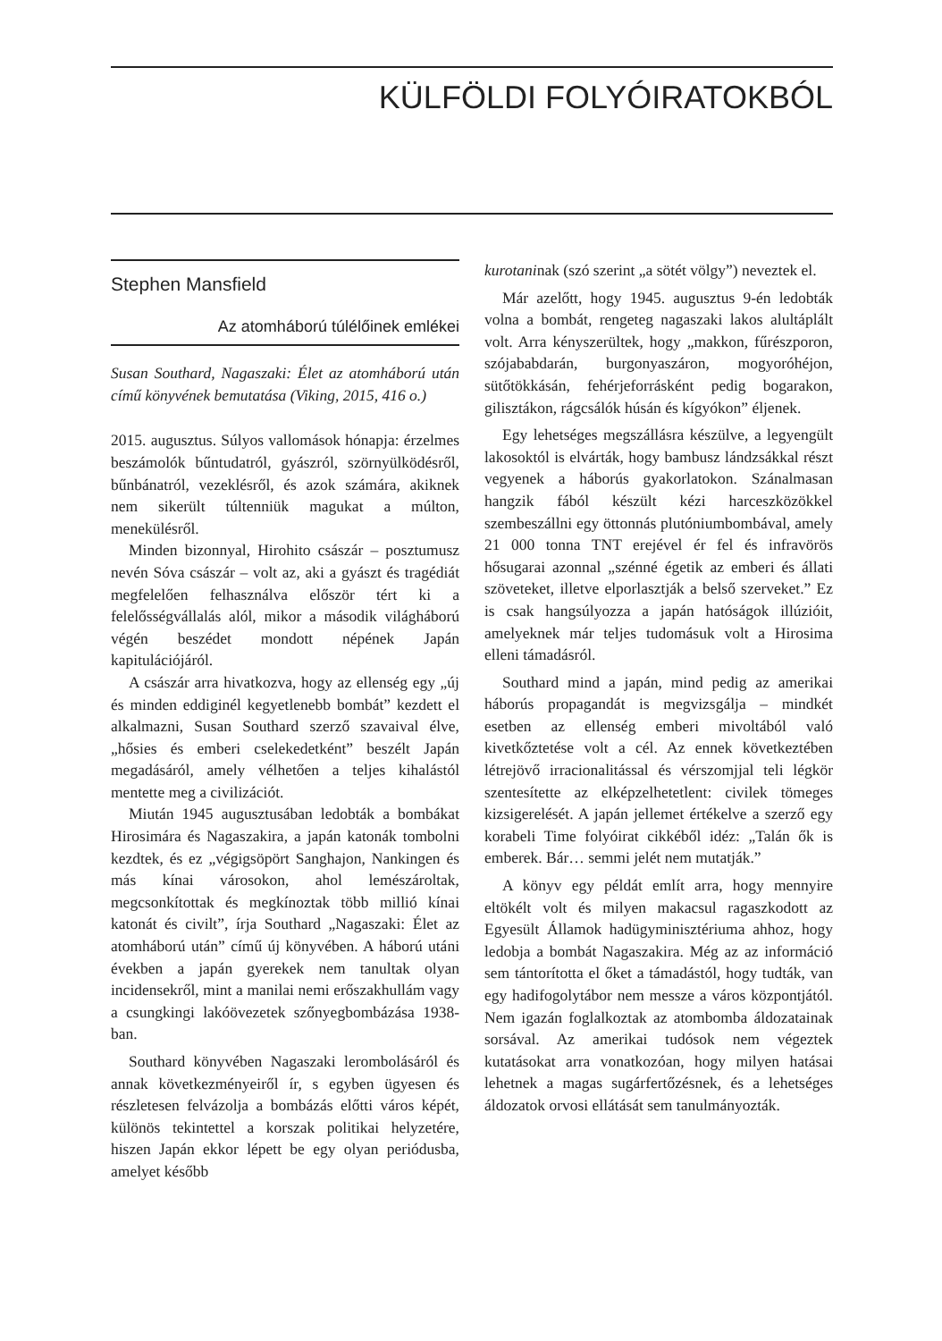KÜLFÖLDI FOLYÓIRATOKBÓL
Stephen Mansfield
Az atomháború túlélőinek emlékei
Susan Southard, Nagaszaki: Élet az atomháború után című könyvének bemutatása (Viking, 2015, 416 o.)
2015. augusztus. Súlyos vallomások hónapja: érzelmes beszámolók bűntudatról, gyászról, szörnyülködésről, bűnbánatról, vezeklésről, és azok számára, akiknek nem sikerült túltenniük magukat a múlton, menekülésről.
Minden bizonnyal, Hirohito császár – posztumusz nevén Sóva császár – volt az, aki a gyászt és tragédiát megfelelően felhasználva először tért ki a felelősségvállalás alól, mikor a második világháború végén beszédet mondott népének Japán kapitulációjáról.
A császár arra hivatkozva, hogy az ellenség egy „új és minden eddiginél kegyetlenebb bombát” kezdett el alkalmazni, Susan Southard szerző szavaival élve, „hősies és emberi cselekedetként” beszélt Japán megadásáról, amely vélhetően a teljes kihalástól mentette meg a civilizációt.
Miután 1945 augusztusában ledobták a bombákat Hirosimára és Nagaszakira, a japán katonák tombolni kezdtek, és ez „végigsöpört Sanghajon, Nankingen és más kínai városokon, ahol lemészároltak, megcsonkítottak és megkínoztak több millió kínai katonát és civilt”, írja Southard „Nagaszaki: Élet az atomháború után” című új könyvében. A háború utáni években a japán gyerekek nem tanultak olyan incidensekről, mint a manilai nemi erőszakhullám vagy a csungkingi lakóövezetek szőnyegbombázása 1938-ban.
Southard könyvében Nagaszaki lerombolásáról és annak következményeiről ír, s egyben ügyesen és részletesen felvázolja a bombázás előtti város képét, különös tekintettel a korszak politikai helyzetére, hiszen Japán ekkor lépett be egy olyan periódusba, amelyet később
kurotaninak (szó szerint „a sötét völgy”) neveztek el.
Már azelőtt, hogy 1945. augusztus 9-én ledobták volna a bombát, rengeteg nagaszaki lakos alultáplált volt. Arra kényszerültek, hogy „makkon, fűrészporon, szójababdarán, burgonyaszáron, mogyoróhéjon, sütőtökkásán, fehérjeforrásként pedig bogarakon, gilisztákon, rágcsálók húsán és kígyókon” éljenek.
Egy lehetséges megszállásra készülve, a legyengült lakosoktól is elvárták, hogy bambusz lándzsákkal részt vegyenek a háborús gyakorlatokon. Szánalmasan hangzik fából készült kézi harceszközökkel szembeszállni egy öttonnás plutóniumbombával, amely 21 000 tonna TNT erejével ér fel és infravörös hősugarai azonnal „szénné égetik az emberi és állati szöveteket, illetve elporlasztják a belső szerveket.” Ez is csak hangsúlyozza a japán hatóságok illúzióit, amelyeknek már teljes tudomásuk volt a Hirosima elleni támadásról.
Southard mind a japán, mind pedig az amerikai háborús propagandát is megvizsgálja – mindkét esetben az ellenség emberi mivoltából való kivetkőztetése volt a cél. Az ennek következtében létrejövő irracionalitással és vérszomjjal teli légkör szentesítette az elképzelhetetlent: civilek tömeges kizsigerelését. A japán jellemet értékelve a szerző egy korabeli Time folyóirat cikkéből idéz: „Talán ők is emberek. Bár… semmi jelét nem mutatják.”
A könyv egy példát említ arra, hogy mennyire eltökélt volt és milyen makacsul ragaszkodott az Egyesült Államok hadügyminisztériuma ahhoz, hogy ledobja a bombát Nagaszakira. Még az az információ sem tántorította el őket a támadástól, hogy tudták, van egy hadifogolytábor nem messze a város központjától. Nem igazán foglalkoztak az atombomba áldozatainak sorsával. Az amerikai tudósok nem végeztek kutatásokat arra vonatkozóan, hogy milyen hatásai lehetnek a magas sugárfertőzésnek, és a lehetséges áldozatok orvosi ellátását sem tanulmányozták.